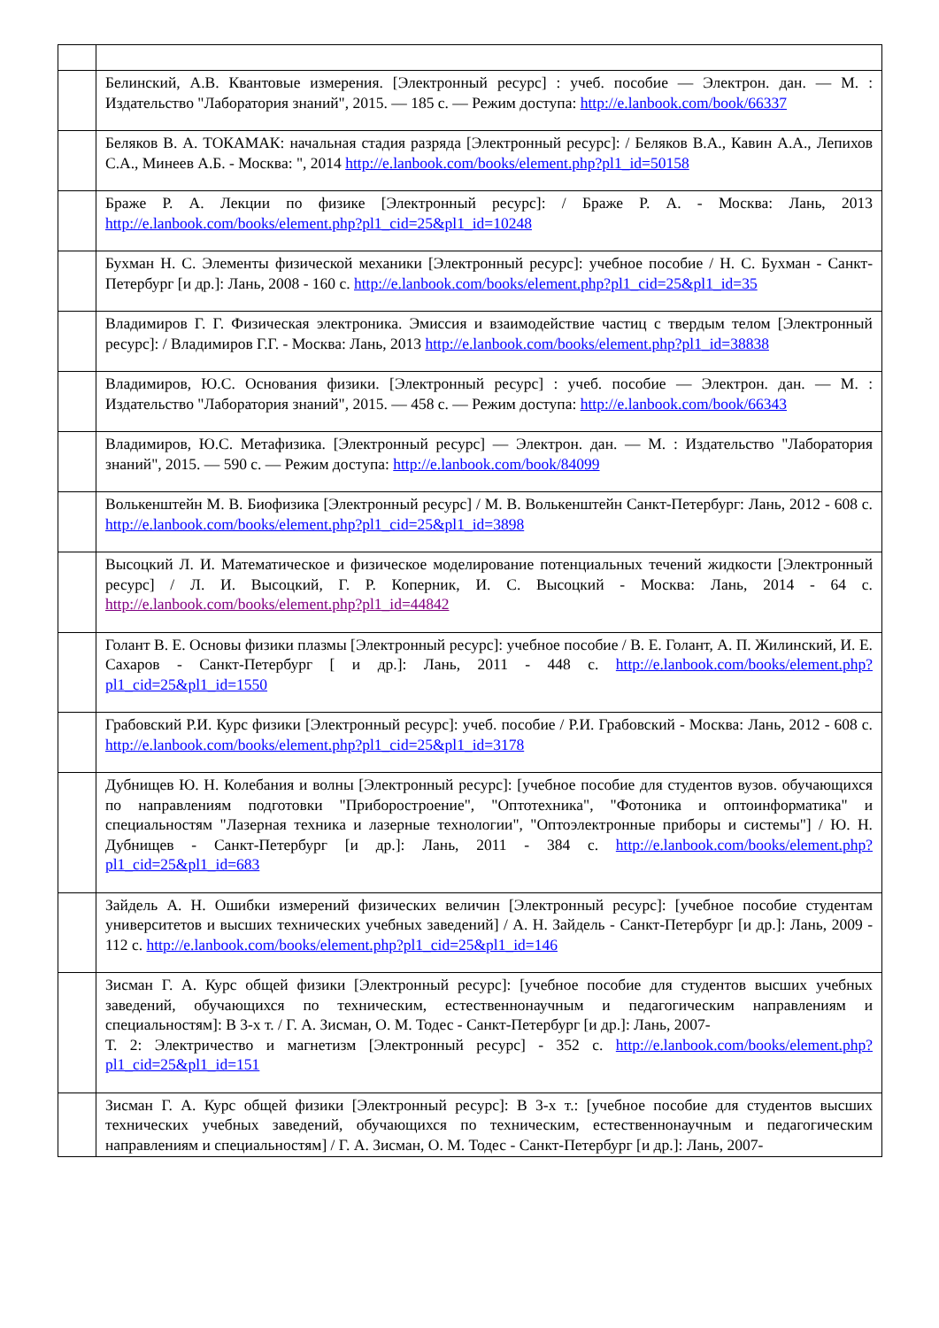| | Белинский, А.В. Квантовые измерения. [Электронный ресурс] : учеб. пособие — Электрон. дан. — М. : Издательство "Лаборатория знаний", 2015. — 185 с. — Режим доступа: http://e.lanbook.com/book/66337 |
| | Беляков В. А. ТОКАМАК: начальная стадия разряда [Электронный ресурс]: / Беляков В.А., Кавин А.А., Лепихов С.А., Минеев А.Б. - Москва: ", 2014 http://e.lanbook.com/books/element.php?pl1_id=50158 |
| | Браже Р. А. Лекции по физике [Электронный ресурс]: / Браже Р. А. - Москва: Лань, 2013 http://e.lanbook.com/books/element.php?pl1_cid=25&pl1_id=10248 |
| | Бухман Н. С. Элементы физической механики [Электронный ресурс]: учебное пособие / Н. С. Бухман - Санкт-Петербург [и др.]: Лань, 2008 - 160 с. http://e.lanbook.com/books/element.php?pl1_cid=25&pl1_id=35 |
| | Владимиров Г. Г. Физическая электроника. Эмиссия и взаимодействие частиц с твердым телом [Электронный ресурс]: / Владимиров Г.Г. - Москва: Лань, 2013 http://e.lanbook.com/books/element.php?pl1_id=38838 |
| | Владимиров, Ю.С. Основания физики. [Электронный ресурс] : учеб. пособие — Электрон. дан. — М. : Издательство "Лаборатория знаний", 2015. — 458 с. — Режим доступа: http://e.lanbook.com/book/66343 |
| | Владимиров, Ю.С. Метафизика. [Электронный ресурс] — Электрон. дан. — М. : Издательство "Лаборатория знаний", 2015. — 590 с. — Режим доступа: http://e.lanbook.com/book/84099 |
| | Волькенштейн М. В. Биофизика [Электронный ресурс] / М. В. Волькенштейн Санкт-Петербург: Лань, 2012 - 608 с. http://e.lanbook.com/books/element.php?pl1_cid=25&pl1_id=3898 |
| | Высоцкий Л. И. Математическое и физическое моделирование потенциальных течений жидкости [Электронный ресурс] / Л. И. Высоцкий, Г. Р. Коперник, И. С. Высоцкий - Москва: Лань, 2014 - 64 с. http://e.lanbook.com/books/element.php?pl1_id=44842 |
| | Голант В. Е. Основы физики плазмы [Электронный ресурс]: учебное пособие / В. Е. Голант, А. П. Жилинский, И. Е. Сахаров - Санкт-Петербург [ и др.]: Лань, 2011 - 448 с. http://e.lanbook.com/books/element.php?pl1_cid=25&pl1_id=1550 |
| | Грабовский Р.И. Курс физики [Электронный ресурс]: учеб. пособие / Р.И. Грабовский - Москва: Лань, 2012 - 608 с. http://e.lanbook.com/books/element.php?pl1_cid=25&pl1_id=3178 |
| | Дубнищев Ю. Н. Колебания и волны [Электронный ресурс]: [учебное пособие для студентов вузов. обучающихся по направлениям подготовки "Приборостроение", "Оптотехника", "Фотоника и оптоинформатика" и специальностям "Лазерная техника и лазерные технологии", "Оптоэлектронные приборы и системы"] / Ю. Н. Дубнищев - Санкт-Петербург [и др.]: Лань, 2011 - 384 с. http://e.lanbook.com/books/element.php?pl1_cid=25&pl1_id=683 |
| | Зайдель А. Н. Ошибки измерений физических величин [Электронный ресурс]: [учебное пособие студентам университетов и высших технических учебных заведений] / А. Н. Зайдель - Санкт-Петербург [и др.]: Лань, 2009 - 112 с. http://e.lanbook.com/books/element.php?pl1_cid=25&pl1_id=146 |
| | Зисман Г. А. Курс общей физики [Электронный ресурс]: [учебное пособие для студентов высших учебных заведений, обучающихся по техническим, естественнонаучным и педагогическим направлениям и специальностям]: В 3-х т. / Г. А. Зисман, О. М. Тодес - Санкт-Петербург [и др.]: Лань, 2007- Т. 2: Электричество и магнетизм [Электронный ресурс] - 352 с. http://e.lanbook.com/books/element.php?pl1_cid=25&pl1_id=151 |
| | Зисман Г. А. Курс общей физики [Электронный ресурс]: В 3-х т.: [учебное пособие для студентов высших технических учебных заведений, обучающихся по техническим, естественнонаучным и педагогическим направлениям и специальностям] / Г. А. Зисман, О. М. Тодес - Санкт-Петербург [и др.]: Лань, 2007- |